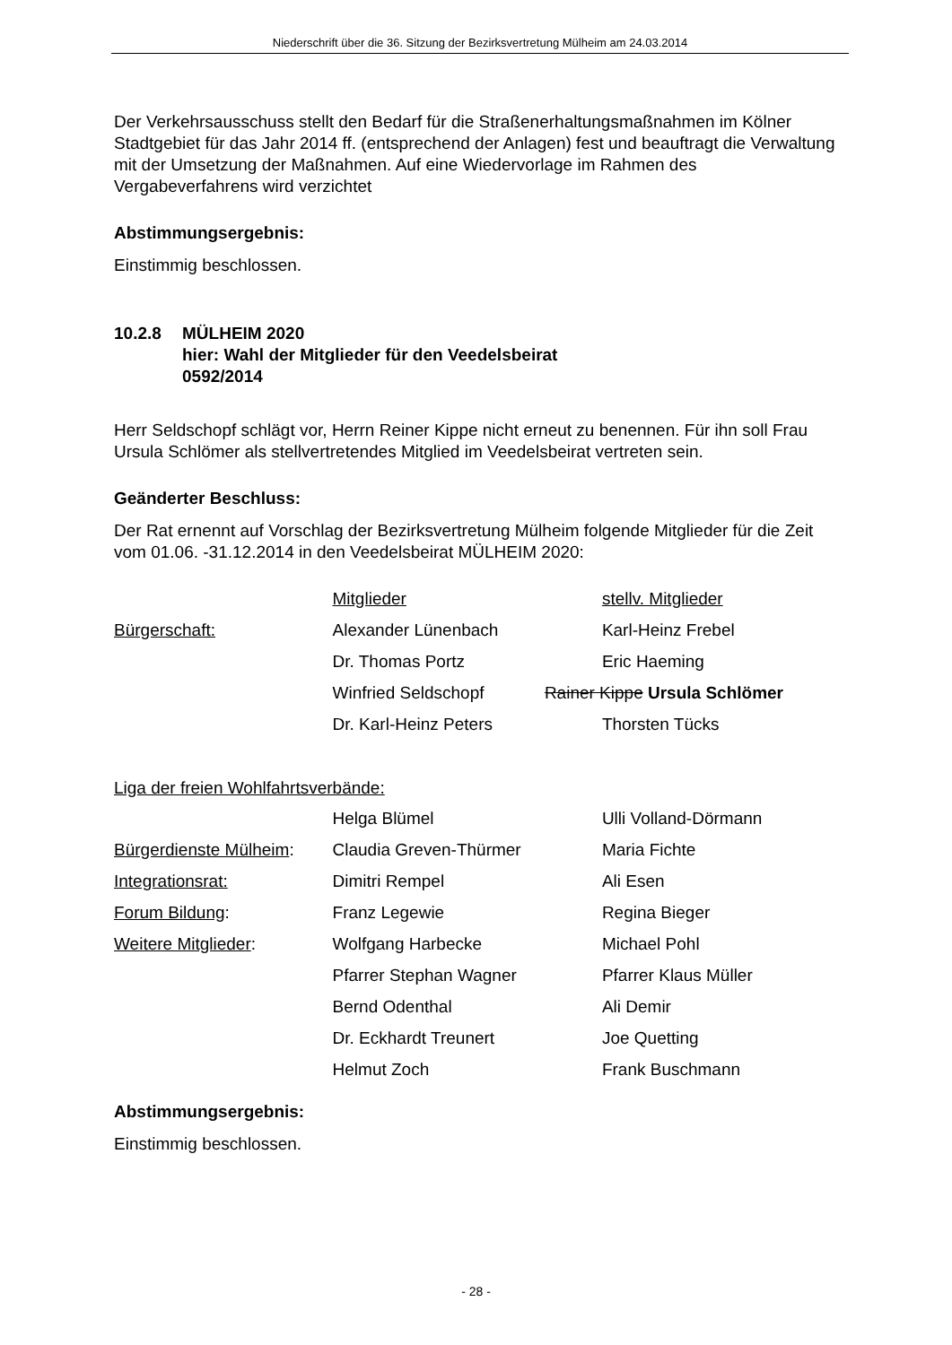Niederschrift über die 36. Sitzung der Bezirksvertretung Mülheim am 24.03.2014
Der Verkehrsausschuss stellt den Bedarf für die Straßenerhaltungsmaßnahmen im Kölner Stadtgebiet für das Jahr 2014 ff. (entsprechend der Anlagen) fest und beauftragt die Verwaltung mit der Umsetzung der Maßnahmen. Auf eine Wiedervorlage im Rahmen des Vergabeverfahrens wird verzichtet
Abstimmungsergebnis:
Einstimmig beschlossen.
10.2.8 MÜLHEIM 2020
hier: Wahl der Mitglieder für den Veedelsbeirat
0592/2014
Herr Seldschopf schlägt vor, Herrn Reiner Kippe nicht erneut zu benennen. Für ihn soll Frau Ursula Schlömer als stellvertretendes Mitglied im Veedelsbeirat vertreten sein.
Geänderter Beschluss:
Der Rat ernennt auf Vorschlag der Bezirksvertretung Mülheim folgende Mitglieder für die Zeit vom 01.06. -31.12.2014 in den Veedelsbeirat MÜLHEIM 2020:
| | Mitglieder | stellv. Mitglieder |
| Bürgerschaft: | Alexander Lünenbach | Karl-Heinz Frebel |
| | Dr. Thomas Portz | Eric Haeming |
| | Winfried Seldschopf | Rainer Kippe Ursula Schlömer |
| | Dr. Karl-Heinz Peters | Thorsten Tücks |
| Liga der freien Wohlfahrtsverbände: | | |
| | Helga Blümel | Ulli Volland-Dörmann |
| Bürgerdienste Mülheim : | Claudia Greven-Thürmer | Maria Fichte |
| Integrationsrat: | Dimitri Rempel | Ali Esen |
| Forum Bildung : | Franz Legewie | Regina Bieger |
| Weitere Mitglieder : | Wolfgang Harbecke | Michael Pohl |
| | Pfarrer Stephan Wagner | Pfarrer Klaus Müller |
| | Bernd Odenthal | Ali Demir |
| | Dr. Eckhardt Treunert | Joe Quetting |
| | Helmut Zoch | Frank Buschmann |
Abstimmungsergebnis:
Einstimmig beschlossen.
- 28 -